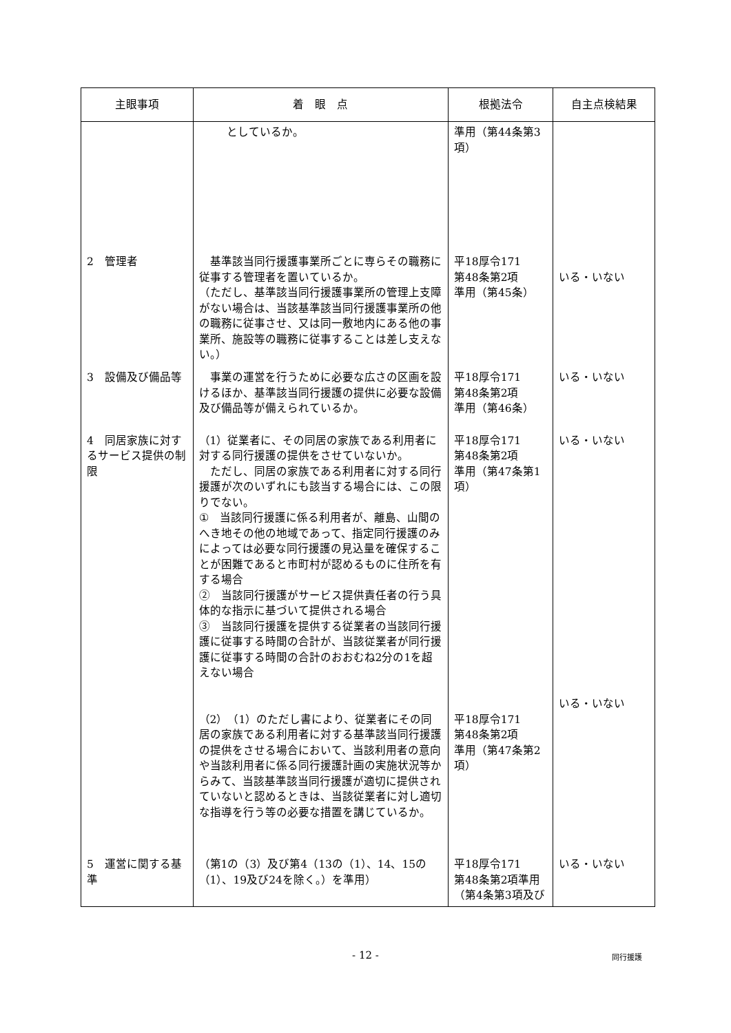| 主眼事項 | 着 眼 点 | 根拠法令 | 自主点検結果 |
| --- | --- | --- | --- |
| | としているか。 | 準用（第44条第3項） | |
| 2 管理者 | 基準該当同行援護事業所ごとに専らその職務に従事する管理者を置いているか。 （ただし、基準該当同行援護事業所の管理上支障がない場合は、当該基準該当同行援護事業所の他の職務に従事させ、又は同一敷地内にある他の事業所、施設等の職務に従事することは差し支えない。） | 平18厚令171 第48条第2項 準用（第45条） | いる・いない |
| 3 設備及び備品等 | 事業の運営を行うために必要な広さの区画を設けるほか、基準該当同行援護の提供に必要な設備及び備品等が備えられているか。 | 平18厚令171 第48条第2項 準用（第46条） | いる・いない |
| 4 同居家族に対するサービス提供の制限 | （1）従業者に、その同居の家族である利用者に対する同行援護の提供をさせていないか。 ただし、同居の家族である利用者に対する同行援護が次のいずれにも該当する場合には、この限りでない。 ① 当該同行援護に係る利用者が、離島、山間のへき地その他の地域であって、指定同行援護のみによっては必要な同行援護の見込量を確保することが困難であると市町村が認めるものに住所を有する場合 ② 当該同行援護がサービス提供責任者の行う具体的な指示に基づいて提供される場合 ③ 当該同行援護を提供する従業者の当該同行援護に従事する時間の合計が、当該従業者が同行援護に従事する時間の合計のおおむね2分の1を超えない場合 （2）（1）のただし書により、従業者にその同居の家族である利用者に対する基準該当同行援護の提供をさせる場合において、当該利用者の意向や当該利用者に係る同行援護計画の実施状況等からみて、当該基準該当同行援護が適切に提供されていないと認めるときは、当該従業者に対し適切な指導を行う等の必要な措置を講じているか。 | 平18厚令171 第48条第2項 準用（第47条第1項） 平18厚令171 第48条第2項 準用（第47条第2項） | いる・いない いる・いない |
| 5 運営に関する基準 | （第1の（3）及び第4（13の（1）、14、15の（1）、19及び24を除く。）を準用） | 平18厚令171 第48条第2項準用（第4条第3項及び | いる・いない |
- 12 - 同行援護